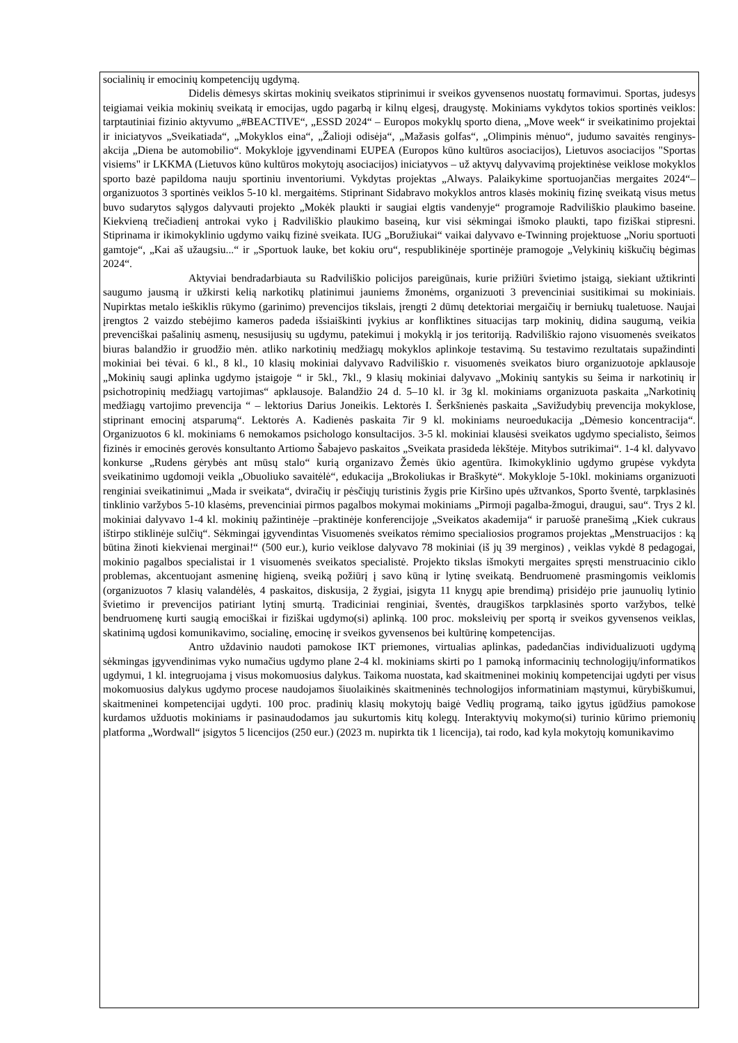socialinių ir emocinių kompetencijų ugdymą.
Didelis dėmesys skirtas mokinių sveikatos stiprinimui ir sveikos gyvensenos nuostatų formavimui. Sportas, judesys teigiamai veikia mokinių sveikatą ir emocijas, ugdo pagarbą ir kilnų elgesį, draugystę. Mokiniams vykdytos tokios sportinės veiklos: tarptautiniai fizinio aktyvumo „#BEACTIVE“, „ESSD 2024“ – Europos mokyklų sporto diena, „Move week“ ir sveikatinimo projektai ir iniciatyvos „Sveikatiada“, „Mokyklos eina“, „Žalioji odisėja“, „Mažasis golfas“, „Olimpinis mėnuo“, judumo savaitės renginys-akcija „Diena be automobilio“. Mokykloje įgyvendinami EUPEA (Europos kūno kultūros asociacijos), Lietuvos asociacijos "Sportas visiems" ir LKKMA (Lietuvos kūno kultūros mokytojų asociacijos) iniciatyvos – už aktyvų dalyvavimą projektinėse veiklose mokyklos sporto bazė papildoma nauju sportiniu inventoriumi. Vykdytas projektas „Always. Palaikykime sportuojančias mergaites 2024“– organizuotos 3 sportinės veiklos 5-10 kl. mergaitėms. Stiprinant Sidabravo mokyklos antros klasės mokinių fizinę sveikatą visus metus buvo sudarytos sąlygos dalyvauti projekto „Mokėk plaukti ir saugiai elgtis vandenyje“ programoje Radviliškio plaukimo baseine. Kiekvieną trečiadienį antrokai vyko į Radviliškio plaukimo baseiną, kur visi sėkmingai išmoko plaukti, tapo fiziškai stipresni. Stiprinama ir ikimokyklinio ugdymo vaikų fizinė sveikata. IUG „Boružiukai“ vaikai dalyvavo e-Twinning projektuose „Noriu sportuoti gamtoje“, „Kai aš užaugsiu...“ ir „Sportuok lauke, bet kokiu oru“, respublikinėje sportinėje pramogoje „Velykinių kiškučių bėgimas 2024“.
Aktyviai bendradarbiauta su Radviliškio policijos pareigūnais, kurie prižiūri švietimo įstaigą, siekiant užtikrinti saugumo jausmą ir užkirsti kelią narkotikų platinimui jauniems žmonėms, organizuoti 3 prevenciniai susitikimai su mokiniais. Nupirktas metalo ieškiklis rūkymo (garinimo) prevencijos tikslais, įrengti 2 dūmų detektoriai mergaičių ir berniukų tualetuose. Naujai įrengtos 2 vaizdo stebėjimo kameros padeda išsiaiškinti įvykius ar konfliktines situacijas tarp mokinių, didina saugumą, veikia prevenciškai pašalinių asmenų, nesusijusių su ugdymu, patekimui į mokyklą ir jos teritoriją. Radviliškio rajono visuomenės sveikatos biuras balandžio ir gruodžio mėn. atliko narkotinių medžiagų mokyklos aplinkoje testavimą. Su testavimo rezultatais supažindinti mokiniai bei tėvai. 6 kl., 8 kl., 10 klasių mokiniai dalyvavo Radviliškio r. visuomenės sveikatos biuro organizuotoje apklausoje „Mokinių saugi aplinka ugdymo įstaigoje “ ir 5kl., 7kl., 9 klasių mokiniai dalyvavo „Mokinių santykis su šeima ir narkotinių ir psichotropinių medžiagų vartojimas“ apklausoje. Balandžio 24 d. 5–10 kl. ir 3g kl. mokiniams organizuota paskaita „Narkotinių medžiagų vartojimo prevencija “ – lektorius Darius Joneikis. Lektorės I. Šerkšnienės paskaita „Savižudybių prevencija mokyklose, stiprinant emocinį atsparumą“. Lektorės A. Kadienės paskaita 7ir 9 kl. mokiniams neuroedukacija „Dėmesio koncentracija“. Organizuotos 6 kl. mokiniams 6 nemokamos psichologo konsultacijos. 3-5 kl. mokiniai klausėsi sveikatos ugdymo specialisto, šeimos fizinės ir emocinės gerovės konsultanto Artiomo Šabajevo paskaitos „Sveikata prasideda lėkštėje. Mitybos sutrikimai“. 1-4 kl. dalyvavo konkurse „Rudens gėrybės ant mūsų stalo“ kurią organizavo Žemės ūkio agentūra. Ikimokyklinio ugdymo grupėse vykdyta sveikatinimo ugdomoji veikla „Obuoliuko savaitėlė“, edukacija „Brokoliukas ir Braškytė“. Mokykloje 5-10kl. mokiniams organizuoti renginiai sveikatinimui „Mada ir sveikata“, dviračių ir pėsčiųjų turistinis žygis prie Kiršino upės užtvankos, Sporto šventė, tarpklasinės tinklinio varžybos 5-10 klasėms, prevenciniai pirmos pagalbos mokymai mokiniams „Pirmoji pagalba-žmogui, draugui, sau“. Trys 2 kl. mokiniai dalyvavo 1-4 kl. mokinių pažintinėje –praktinėje konferencijoje „Sveikatos akademija“ ir paruošė pranešimą „Kiek cukraus ištirpo stiklinėje sulčių“. Sėkmingai įgyvendintas Visuomenės sveikatos rėmimo specialiosios programos projektas „Menstruacijos : ką būtina žinoti kiekvienai merginai!“ (500 eur.), kurio veiklose dalyvavo 78 mokiniai (iš jų 39 merginos) , veiklas vykdė 8 pedagogai, mokinio pagalbos specialistai ir 1 visuomenės sveikatos specialistė. Projekto tikslas išmokyti mergaites spręsti menstruacinio ciklo problemas, akcentuojant asmeninę higieną, sveiką požiūrį į savo kūną ir lytinę sveikatą. Bendruomenė prasmingomis veiklomis (organizuotos 7 klasių valandėlės, 4 paskaitos, diskusija, 2 žygiai, įsigyta 11 knygų apie brendimą) prisidėjo prie jaunuolių lytinio švietimo ir prevencijos patiriant lytinį smurtą. Tradiciniai renginiai, šventės, draugiškos tarpklasinės sporto varžybos, telkė bendruomenę kurti saugią emociškai ir fiziškai ugdymo(si) aplinką. 100 proc. moksleivių per sportą ir sveikos gyvensenos veiklas, skatinimą ugdosi komunikavimo, socialinę, emocinę ir sveikos gyvensenos bei kultūrinę kompetencijas.
Antro uždavinio naudoti pamokose IKT priemones, virtualias aplinkas, padedančias individualizuoti ugdymą sėkmingas įgyvendinimas vyko numačius ugdymo plane 2-4 kl. mokiniams skirti po 1 pamoką informacinių technologijų/informatikos ugdymui, 1 kl. integruojama į visus mokomuosius dalykus. Taikoma nuostata, kad skaitmeninei mokinių kompetencijai ugdyti per visus mokomuosius dalykus ugdymo procese naudojamos šiuolaikinės skaitmeninės technologijos informatiniam mąstymui, kūrybiškumui, skaitmeninei kompetencijai ugdyti. 100 proc. pradinių klasių mokytojų baigė Vedlių programą, taiko įgytus įgūdžius pamokose kurdamos užduotis mokiniams ir pasinaudodamos jau sukurtomis kitų kolegų. Interaktyvių mokymo(si) turinio kūrimo priemonių platforma „Wordwall“ įsigytos 5 licencijos (250 eur.) (2023 m. nupirkta tik 1 licencija), tai rodo, kad kyla mokytojų komunikavimo